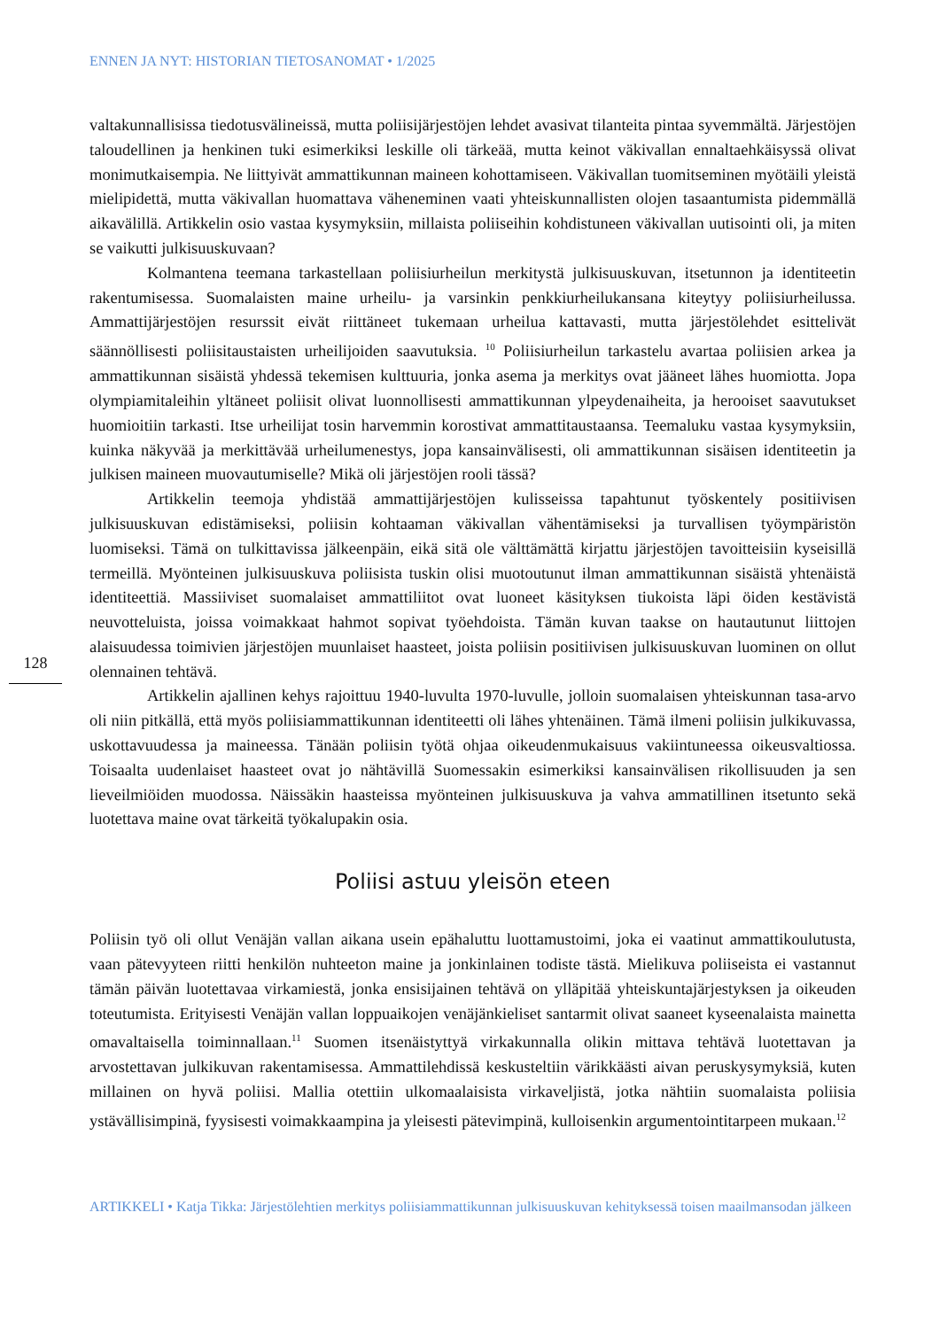ENNEN JA NYT: HISTORIAN TIETOSANOMAT • 1/2025
valtakunnallisissa tiedotusvälineissä, mutta poliisijärjestöjen lehdet avasivat tilanteita pintaa syvemmältä. Järjestöjen taloudellinen ja henkinen tuki esimerkiksi leskille oli tärkeää, mutta keinot väkivallan ennaltaehkäisyssä olivat monimutkaisempia. Ne liittyivät ammattikunnan maineen kohottamiseen. Väkivallan tuomitseminen myötäili yleistä mielipidettä, mutta väkivallan huomattava väheneminen vaati yhteiskunnallisten olojen tasaantumista pidemmällä aikavälillä. Artikkelin osio vastaa kysymyksiin, millaista poliiseihin kohdistuneen väkivallan uutisointi oli, ja miten se vaikutti julkisuuskuvaan?
Kolmantena teemana tarkastellaan poliisiurheilun merkitystä julkisuuskuvan, itsetunnon ja identiteetin rakentumisessa. Suomalaisten maine urheilu- ja varsinkin penkkiurheilukansana kiteytyy poliisiurheilussa. Ammattijärjestöjen resurssit eivät riittäneet tukemaan urheilua kattavasti, mutta järjestölehdet esittelivät säännöllisesti poliisitaustaisten urheilijoiden saavutuksia. <sup>10</sup> Poliisiurheilun tarkastelu avartaa poliisien arkea ja ammattikunnan sisäistä yhdessä tekemisen kulttuuria, jonka asema ja merkitys ovat jääneet lähes huomiotta. Jopa olympiamitaleihin yltäneet poliisit olivat luonnollisesti ammattikunnan ylpeydenaiheita, ja herooiset saavutukset huomioitiin tarkasti. Itse urheilijat tosin harvemmin korostivat ammattitaustaansa. Teemaluku vastaa kysymyksiin, kuinka näkyvää ja merkittävää urheilumenestys, jopa kansainvälisesti, oli ammattikunnan sisäisen identiteetin ja julkisen maineen muovautumiselle? Mikä oli järjestöjen rooli tässä?
Artikkelin teemoja yhdistää ammattijärjestöjen kulisseissa tapahtunut työskentely positiivisen julkisuuskuvan edistämiseksi, poliisin kohtaaman väkivallan vähentämiseksi ja turvallisen työympäristön luomiseksi. Tämä on tulkittavissa jälkeenpäin, eikä sitä ole välttämättä kirjattu järjestöjen tavoitteisiin kyseisillä termeillä. Myönteinen julkisuuskuva poliisista tuskin olisi muotoutunut ilman ammattikunnan sisäistä yhtenäistä identiteettiä. Massiiviset suomalaiset ammattiliitot ovat luoneet käsityksen tiukoista läpi öiden kestävistä neuvotteluista, joissa voimakkaat hahmot sopivat työehdoista. Tämän kuvan taakse on hautautunut liittojen alaisuudessa toimivien järjestöjen muunlaiset haasteet, joista poliisin positiivisen julkisuuskuvan luominen on ollut olennainen tehtävä.
Artikkelin ajallinen kehys rajoittuu 1940-luvulta 1970-luvulle, jolloin suomalaisen yhteiskunnan tasa-arvo oli niin pitkällä, että myös poliisiammattikunnan identiteetti oli lähes yhtenäinen. Tämä ilmeni poliisin julkikuvassa, uskottavuudessa ja maineessa. Tänään poliisin työtä ohjaa oikeudenmukaisuus vakiintuneessa oikeusvaltiossa. Toisaalta uudenlaiset haasteet ovat jo nähtävillä Suomessakin esimerkiksi kansainvälisen rikollisuuden ja sen lieveilmiöiden muodossa. Näissäkin haasteissa myönteinen julkisuuskuva ja vahva ammatillinen itsetunto sekä luotettava maine ovat tärkeitä työkalupakin osia.
Poliisi astuu yleisön eteen
Poliisin työ oli ollut Venäjän vallan aikana usein epähaluttu luottamustoimi, joka ei vaatinut ammattikoulutusta, vaan pätevyyteen riitti henkilön nuhteeton maine ja jonkinlainen todiste tästä. Mielikuva poliiseista ei vastannut tämän päivän luotettavaa virkamiestä, jonka ensisijainen tehtävä on ylläpitää yhteiskuntajärjestyksen ja oikeuden toteutumista. Erityisesti Venäjän vallan loppuaikojen venäjänkieliset santarmit olivat saaneet kyseenalaista mainetta omavaltaisella toiminnallaan.<sup>11</sup> Suomen itsenäistyttyä virkakunnalla olikin mittava tehtävä luotettavan ja arvostettavan julkikuvan rakentamisessa. Ammattilehdissä keskusteltiin värikkäästi aivan peruskysymyksiä, kuten millainen on hyvä poliisi. Mallia otettiin ulkomaalaisista virkaveljistä, jotka nähtiin suomalaista poliisia ystävällisimpinä, fyysisesti voimakkaampina ja yleisesti pätevimpinä, kulloisenkin argumentointitarpeen mukaan.<sup>12</sup>
ARTIKKELI • Katja Tikka: Järjestölehtien merkitys poliisiammattikunnan julkisuuskuvan kehityksessä toisen maailmansodan jälkeen
128